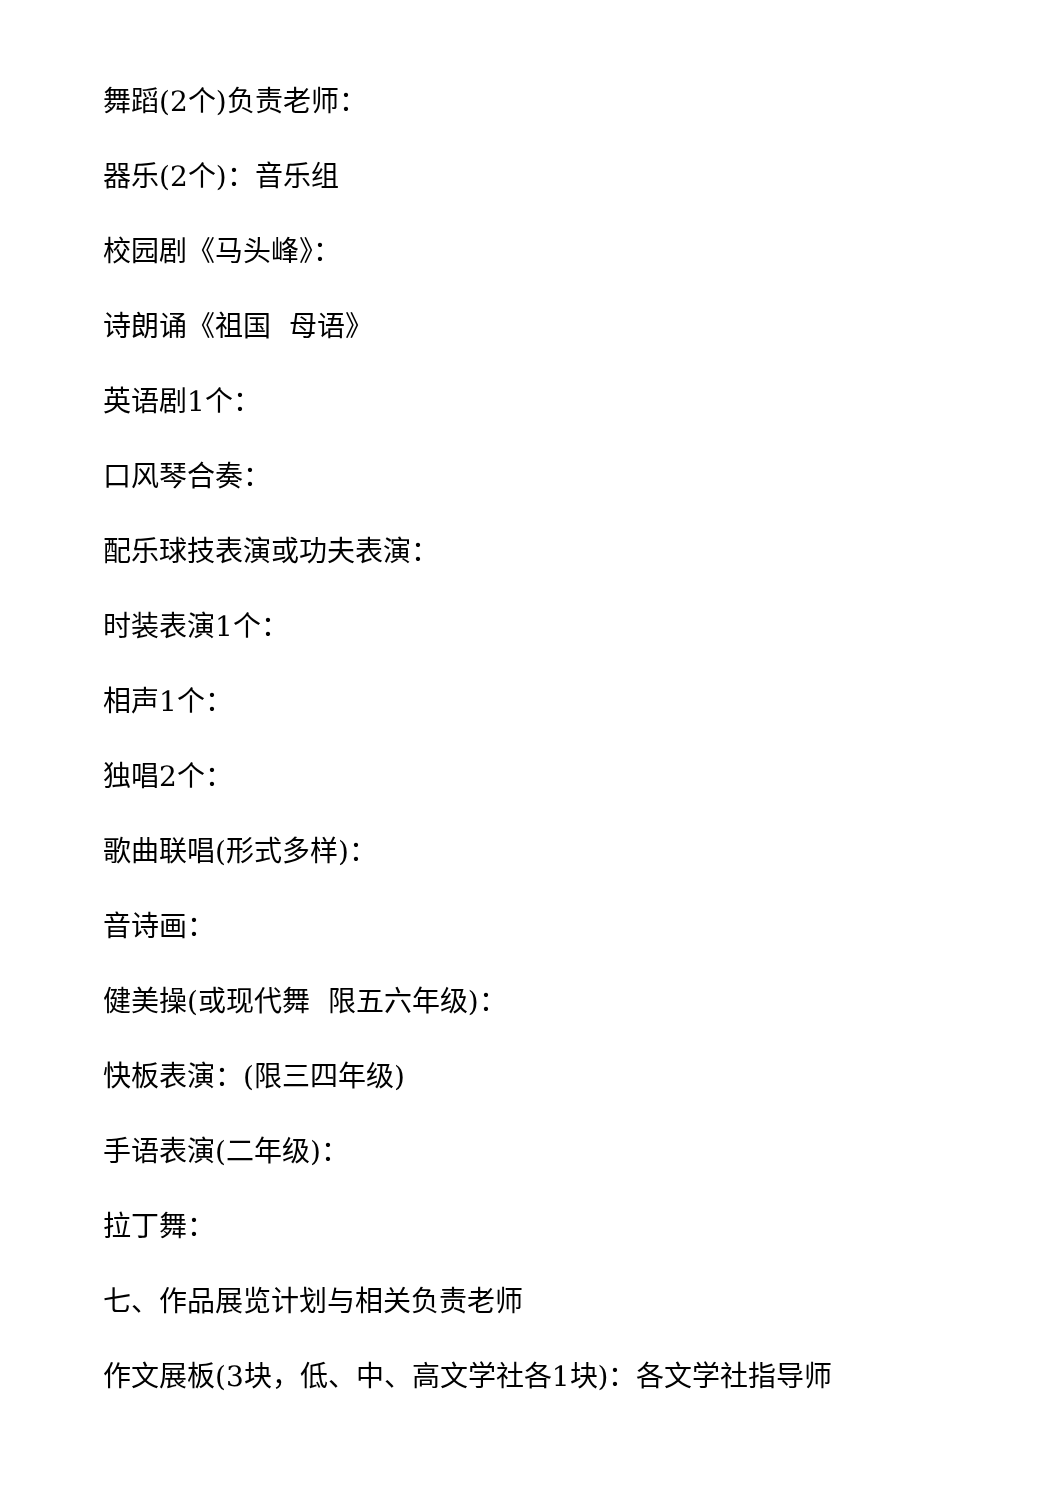舞蹈(2个)负责老师：
器乐(2个)：音乐组
校园剧《马头峰》：
诗朗诵《祖国 母语》
英语剧1个：
口风琴合奏：
配乐球技表演或功夫表演：
时装表演1个：
相声1个：
独唱2个：
歌曲联唱(形式多样)：
音诗画：
健美操(或现代舞 限五六年级)：
快板表演：(限三四年级)
手语表演(二年级)：
拉丁舞：
七、作品展览计划与相关负责老师
作文展板(3块，低、中、高文学社各1块)：各文学社指导师